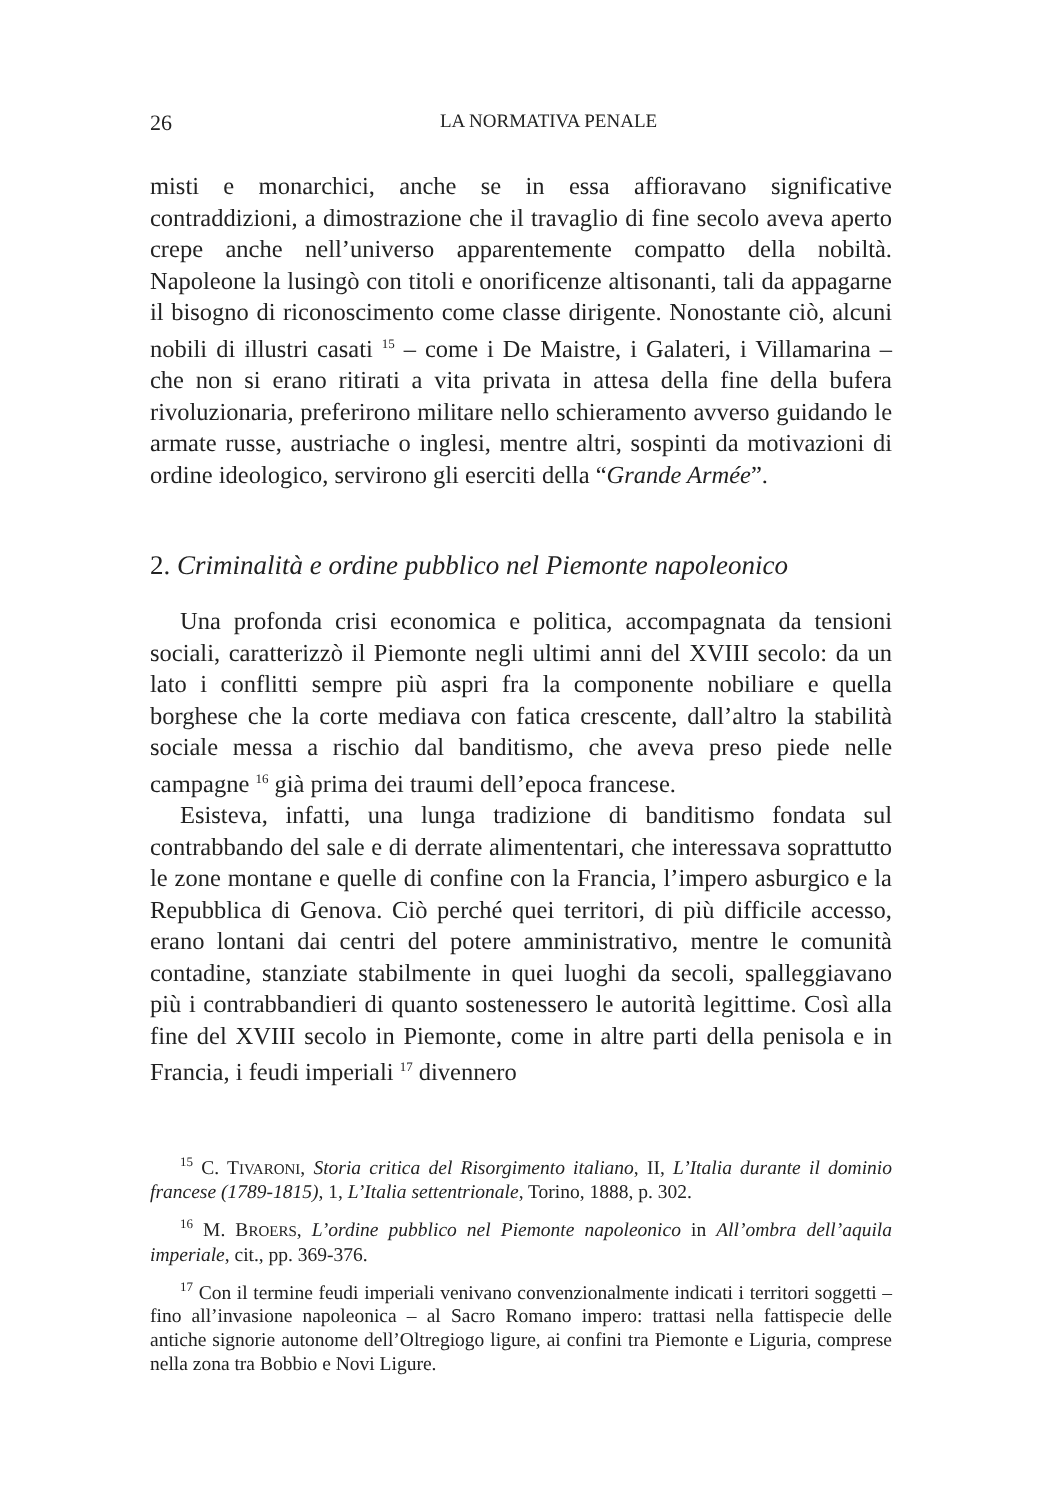26 LA NORMATIVA PENALE
misti e monarchici, anche se in essa affioravano significative contraddizioni, a dimostrazione che il travaglio di fine secolo aveva aperto crepe anche nell’universo apparentemente compatto della nobiltà. Napoleone la lusingò con titoli e onorificenze altisonanti, tali da appagarne il bisogno di riconoscimento come classe dirigente. Nonostante ciò, alcuni nobili di illustri casati <sup>15</sup> – come i De Maistre, i Galateri, i Villamarina – che non si erano ritirati a vita privata in attesa della fine della bufera rivoluzionaria, preferirono militare nello schieramento avverso guidando le armate russe, austriache o inglesi, mentre altri, sospinti da motivazioni di ordine ideologico, servirono gli eserciti della “Grande Armée”.
2. Criminalità e ordine pubblico nel Piemonte napoleonico
Una profonda crisi economica e politica, accompagnata da tensioni sociali, caratterizzò il Piemonte negli ultimi anni del XVIII secolo: da un lato i conflitti sempre più aspri fra la componente nobiliare e quella borghese che la corte mediava con fatica crescente, dall’altro la stabilità sociale messa a rischio dal banditismo, che aveva preso piede nelle campagne <sup>16</sup> già prima dei traumi dell’epoca francese.
Esisteva, infatti, una lunga tradizione di banditismo fondata sul contrabbando del sale e di derrate alimententari, che interessava soprattutto le zone montane e quelle di confine con la Francia, l’impero asburgico e la Repubblica di Genova. Ciò perché quei territori, di più difficile accesso, erano lontani dai centri del potere amministrativo, mentre le comunità contadine, stanziate stabilmente in quei luoghi da secoli, spalleggiavano più i contrabbandieri di quanto sostenessero le autorità legittime. Così alla fine del XVIII secolo in Piemonte, come in altre parti della penisola e in Francia, i feudi imperiali <sup>17</sup> divennero
<sup>15</sup> C. TIVARONI, Storia critica del Risorgimento italiano, II, L’Italia durante il dominio francese (1789-1815), 1, L’Italia settentrionale, Torino, 1888, p. 302.
<sup>16</sup> M. BROERS, L’ordine pubblico nel Piemonte napoleonico in All’ombra dell’aquila imperiale, cit., pp. 369-376.
<sup>17</sup> Con il termine feudi imperiali venivano convenzionalmente indicati i territori soggetti – fino all’invasione napoleonica – al Sacro Romano impero: trattasi nella fattispecie delle antiche signorie autonome dell’Oltregiogo ligure, ai confini tra Piemonte e Liguria, comprese nella zona tra Bobbio e Novi Ligure.